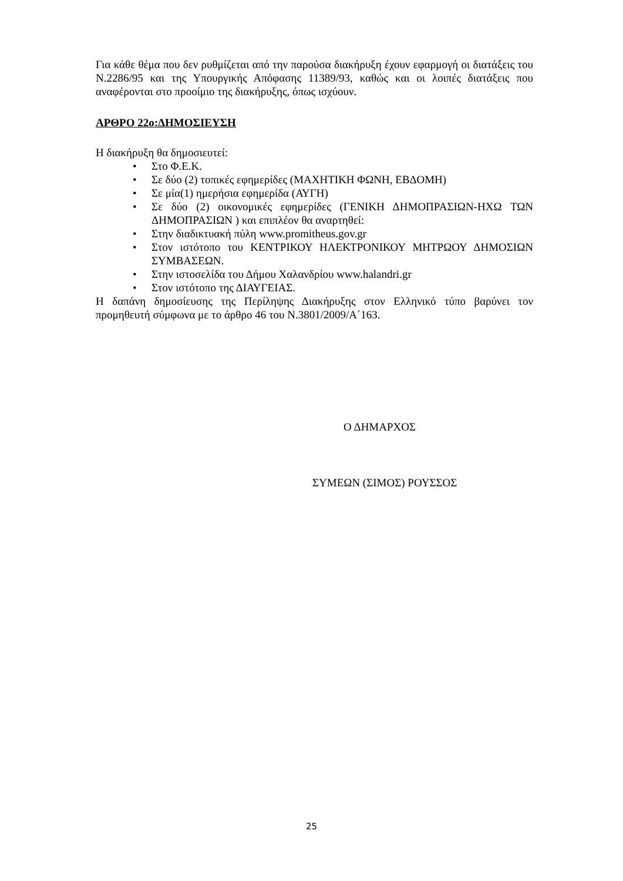Για κάθε θέμα που δεν ρυθμίζεται από την παρούσα διακήρυξη έχουν εφαρμογή οι διατάξεις του Ν.2286/95 και της Υπουργικής Απόφασης 11389/93, καθώς και οι λοιπές διατάξεις που αναφέρονται στο προοίμιο της διακήρυξης, όπως ισχύουν.
ΑΡΘΡΟ 22ο:ΔΗΜΟΣΙΕΥΣΗ
Η διακήρυξη θα δημοσιευτεί:
• Στο Φ.Ε.Κ.
• Σε δύο (2) τοπικές εφημερίδες (ΜΑΧΗΤΙΚΗ ΦΩΝΗ, ΕΒΔΟΜΗ)
• Σε μία(1) ημερήσια εφημερίδα (ΑΥΓΗ)
• Σε δύο (2) οικονομικές εφημερίδες (ΓΕΝΙΚΗ ΔΗΜΟΠΡΑΣΙΩΝ-ΗΧΩ ΤΩΝ ΔΗΜΟΠΡΑΣΙΩΝ ) και επιπλέον θα αναρτηθεί:
• Στην διαδικτυακή πύλη www.promitheus.gov.gr
• Στον ιστότοπο του ΚΕΝΤΡΙΚΟΥ ΗΛΕΚΤΡΟΝΙΚΟΥ ΜΗΤΡΩΟΥ ΔΗΜΟΣΙΩΝ ΣΥΜΒΑΣΕΩΝ.
• Στην ιστοσελίδα του Δήμου Χαλανδρίου www.halandri.gr
• Στον ιστότοπο της ΔΙΑΥΓΕΙΑΣ.
Η δαπάνη δημοσίευσης της Περίληψης Διακήρυξης στον Ελληνικό τύπο βαρύνει τον προμηθευτή σύμφωνα με το άρθρο 46 του Ν.3801/2009/Α΄163.
Ο ΔΗΜΑΡΧΟΣ
ΣΥΜΕΩΝ (ΣΙΜΟΣ) ΡΟΥΣΣΟΣ
25